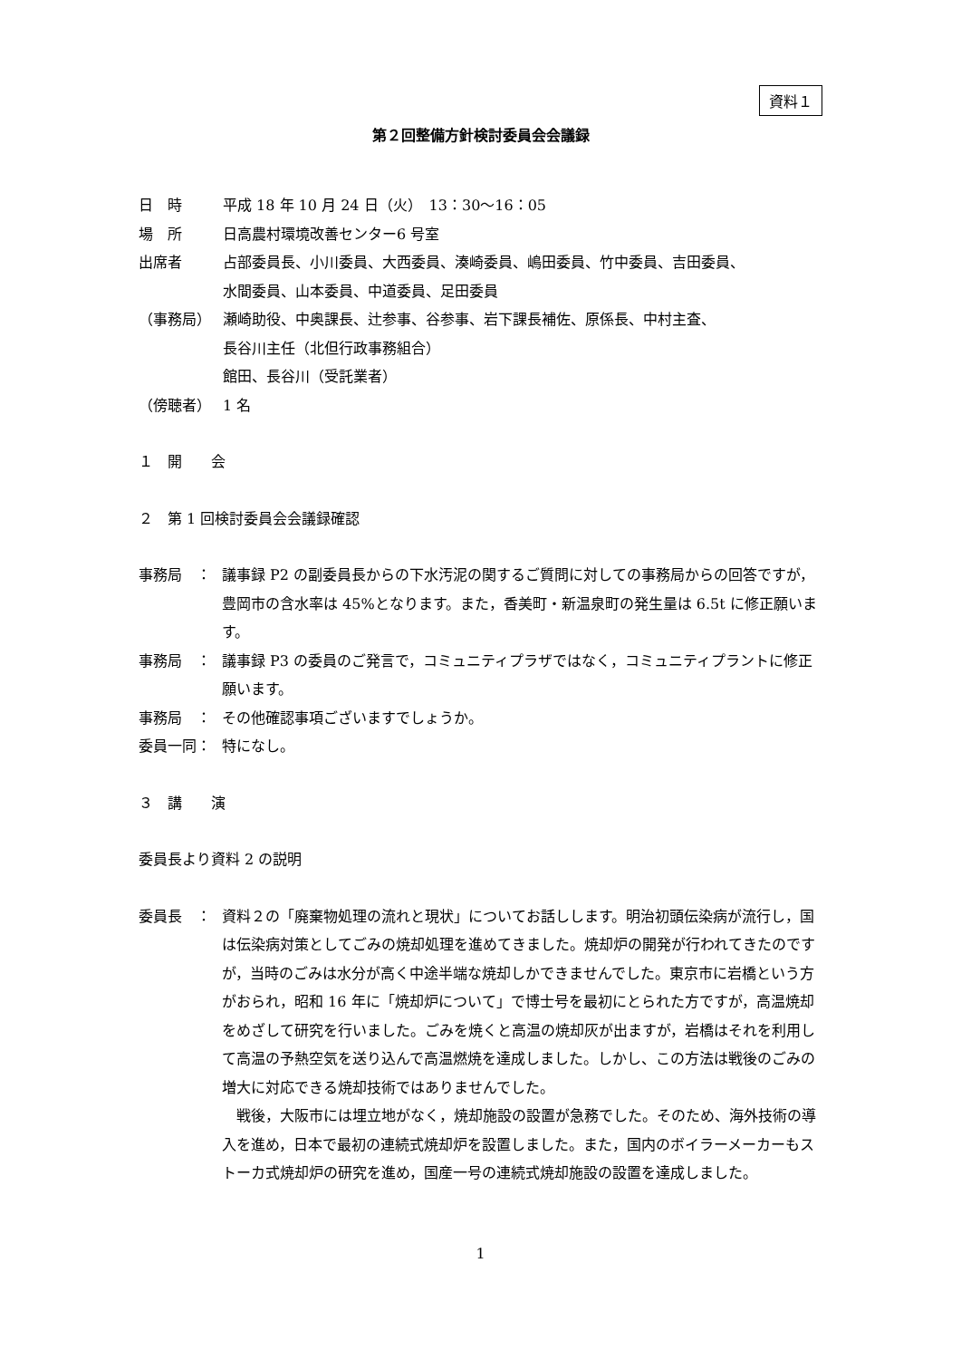資料１
第２回整備方針検討委員会会議録
日　時 平成 18 年 10 月 24 日（火）　13：30～16：05
場　所 日高農村環境改善センター6 号室
出席者 占部委員長、小川委員、大西委員、湊崎委員、嶋田委員、竹中委員、吉田委員、
水間委員、山本委員、中道委員、足田委員
（事務局） 瀬崎助役、中奥課長、辻参事、谷参事、岩下課長補佐、原係長、中村主査、
長谷川主任（北但行政事務組合）
館田、長谷川（受託業者）
（傍聴者） 1 名
１　開　　会
２　第 1 回検討委員会会議録確認
事務局　： 議事録 P2 の副委員長からの下水汚泥の関するご質問に対しての事務局からの回答ですが，豊岡市の含水率は 45%となります。また，香美町・新温泉町の発生量は 6.5t に修正願います。
事務局　： 議事録 P3 の委員のご発言で，コミュニティプラザではなく，コミュニティプラントに修正願います。
事務局　： その他確認事項ございますでしょうか。
委員一同： 特になし。
３　講　　演
委員長より資料 2 の説明
委員長　： 資料２の「廃棄物処理の流れと現状」についてお話しします。明治初頭伝染病が流行し，国は伝染病対策としてごみの焼却処理を進めてきました。焼却炉の開発が行われてきたのですが，当時のごみは水分が高く中途半端な焼却しかできませんでした。東京市に岩橋という方がおられ，昭和 16 年に「焼却炉について」で博士号を最初にとられた方ですが，高温焼却をめざして研究を行いました。ごみを焼くと高温の焼却灰が出ますが，岩橋はそれを利用して高温の予熱空気を送り込んで高温燃焼を達成しました。しかし、この方法は戦後のごみの増大に対応できる焼却技術ではありませんでした。
　戦後，大阪市には埋立地がなく，焼却施設の設置が急務でした。そのため、海外技術の導入を進め，日本で最初の連続式焼却炉を設置しました。また，国内のボイラーメーカーもストーカ式焼却炉の研究を進め，国産一号の連続式焼却施設の設置を達成しました。
1